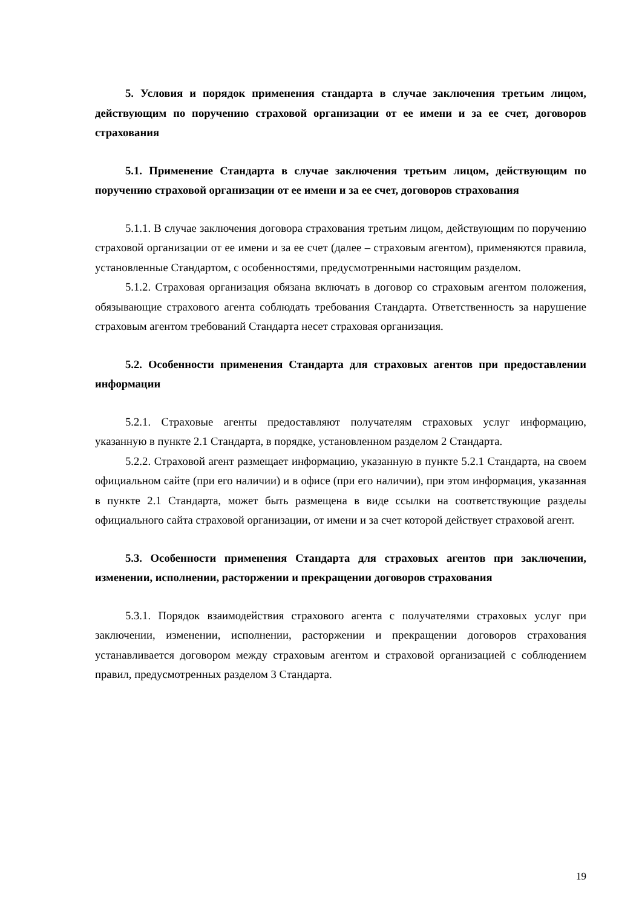5. Условия и порядок применения стандарта в случае заключения третьим лицом, действующим по поручению страховой организации от ее имени и за ее счет, договоров страхования
5.1. Применение Стандарта в случае заключения третьим лицом, действующим по поручению страховой организации от ее имени и за ее счет, договоров страхования
5.1.1. В случае заключения договора страхования третьим лицом, действующим по поручению страховой организации от ее имени и за ее счет (далее – страховым агентом), применяются правила, установленные Стандартом, с особенностями, предусмотренными настоящим разделом.
5.1.2. Страховая организация обязана включать в договор со страховым агентом положения, обязывающие страхового агента соблюдать требования Стандарта. Ответственность за нарушение страховым агентом требований Стандарта несет страховая организация.
5.2. Особенности применения Стандарта для страховых агентов при предоставлении информации
5.2.1. Страховые агенты предоставляют получателям страховых услуг информацию, указанную в пункте 2.1 Стандарта, в порядке, установленном разделом 2 Стандарта.
5.2.2. Страховой агент размещает информацию, указанную в пункте 5.2.1 Стандарта, на своем официальном сайте (при его наличии) и в офисе (при его наличии), при этом информация, указанная в пункте 2.1 Стандарта, может быть размещена в виде ссылки на соответствующие разделы официального сайта страховой организации, от имени и за счет которой действует страховой агент.
5.3. Особенности применения Стандарта для страховых агентов при заключении, изменении, исполнении, расторжении и прекращении договоров страхования
5.3.1. Порядок взаимодействия страхового агента с получателями страховых услуг при заключении, изменении, исполнении, расторжении и прекращении договоров страхования устанавливается договором между страховым агентом и страховой организацией с соблюдением правил, предусмотренных разделом 3 Стандарта.
19